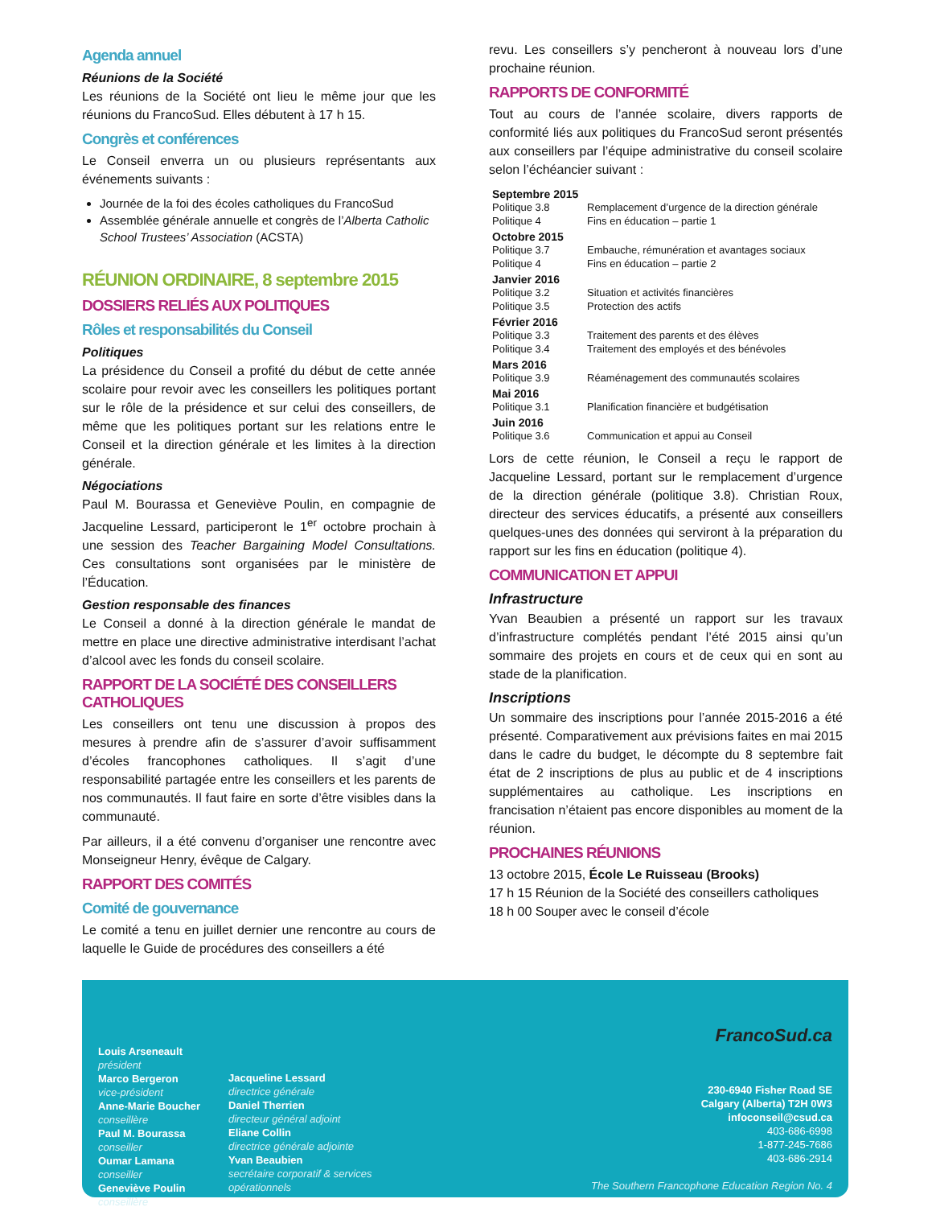Agenda annuel
Réunions de la Société
Les réunions de la Société ont lieu le même jour que les réunions du FrancoSud. Elles débutent à 17 h 15.
Congrès et conférences
Le Conseil enverra un ou plusieurs représentants aux événements suivants :
Journée de la foi des écoles catholiques du FrancoSud
Assemblée générale annuelle et congrès de l’Alberta Catholic School Trustees’ Association (ACSTA)
RÉUNION ORDINAIRE, 8 septembre 2015
DOSSIERS RELIÉS AUX POLITIQUES
Rôles et responsabilités du Conseil
Politiques
La présidence du Conseil a profité du début de cette année scolaire pour revoir avec les conseillers les politiques portant sur le rôle de la présidence et sur celui des conseillers, de même que les politiques portant sur les relations entre le Conseil et la direction générale et les limites à la direction générale.
Négociations
Paul M. Bourassa et Geneviève Poulin, en compagnie de Jacqueline Lessard, participeront le 1<sup>er</sup> octobre prochain à une session des Teacher Bargaining Model Consultations. Ces consultations sont organisées par le ministère de l’Éducation.
Gestion responsable des finances
Le Conseil a donné à la direction générale le mandat de mettre en place une directive administrative interdisant l’achat d’alcool avec les fonds du conseil scolaire.
RAPPORT DE LA SOCIÉTÉ DES CONSEILLERS CATHOLIQUES
Les conseillers ont tenu une discussion à propos des mesures à prendre afin de s’assurer d’avoir suffisamment d’écoles francophones catholiques. Il s’agit d’une responsabilité partagée entre les conseillers et les parents de nos communautés. Il faut faire en sorte d’être visibles dans la communauté.
Par ailleurs, il a été convenu d’organiser une rencontre avec Monseigneur Henry, évêque de Calgary.
RAPPORT DES COMITÉS
Comité de gouvernance
Le comité a tenu en juillet dernier une rencontre au cours de laquelle le Guide de procédures des conseillers a été
revu. Les conseillers s’y pencheront à nouveau lors d’une prochaine réunion.
RAPPORTS DE CONFORMITÉ
Tout au cours de l’année scolaire, divers rapports de conformité liés aux politiques du FrancoSud seront présentés aux conseillers par l’équipe administrative du conseil scolaire selon l’échéancier suivant :
| Septembre 2015 | |
| --- | --- |
| Politique 3.8 | Remplacement d’urgence de la direction générale |
| Politique 4 | Fins en éducation – partie 1 |
| Octobre 2015 | |
| Politique 3.7 | Embauche, rémunération et avantages sociaux |
| Politique 4 | Fins en éducation – partie 2 |
| Janvier 2016 | |
| Politique 3.2 | Situation et activités financières |
| Politique 3.5 | Protection des actifs |
| Février 2016 | |
| Politique 3.3 | Traitement des parents et des élèves |
| Politique 3.4 | Traitement des employés et des bénévoles |
| Mars 2016 | |
| Politique 3.9 | Réaménagement des communautés scolaires |
| Mai 2016 | |
| Politique 3.1 | Planification financière et budgétisation |
| Juin 2016 | |
| Politique 3.6 | Communication et appui au Conseil |
Lors de cette réunion, le Conseil a reçu le rapport de Jacqueline Lessard, portant sur le remplacement d’urgence de la direction générale (politique 3.8). Christian Roux, directeur des services éducatifs, a présenté aux conseillers quelques-unes des données qui serviront à la préparation du rapport sur les fins en éducation (politique 4).
COMMUNICATION ET APPUI
Infrastructure
Yvan Beaubien a présenté un rapport sur les travaux d’infrastructure complétés pendant l’été 2015 ainsi qu’un sommaire des projets en cours et de ceux qui en sont au stade de la planification.
Inscriptions
Un sommaire des inscriptions pour l’année 2015-2016 a été présenté. Comparativement aux prévisions faites en mai 2015 dans le cadre du budget, le décompte du 8 septembre fait état de 2 inscriptions de plus au public et de 4 inscriptions supplémentaires au catholique. Les inscriptions en francisation n’étaient pas encore disponibles au moment de la réunion.
PROCHAINES RÉUNIONS
13 octobre 2015, École Le Ruisseau (Brooks)
17 h 15 Réunion de la Société des conseillers catholiques
18 h 00 Souper avec le conseil d’école
Louis Arseneault
président
Marco Bergeron
vice-président
Anne-Marie Boucher
conseillère
Paul M. Bourassa
conseiller
Oumar Lamana
conseiller
Geneviève Poulin
conseillère
Jacqueline Lessard
directrice générale
Daniel Therrien
directeur général adjoint
Eliane Collin
directrice générale adjointe
Yvan Beaubien
secrétaire corporatif & services opérationnels
FrancoSud.ca
230-6940 Fisher Road SE
Calgary (Alberta) T2H 0W3
infoconseil@csud.ca
403-686-6998
1-877-245-7686
403-686-2914
The Southern Francophone Education Region No. 4